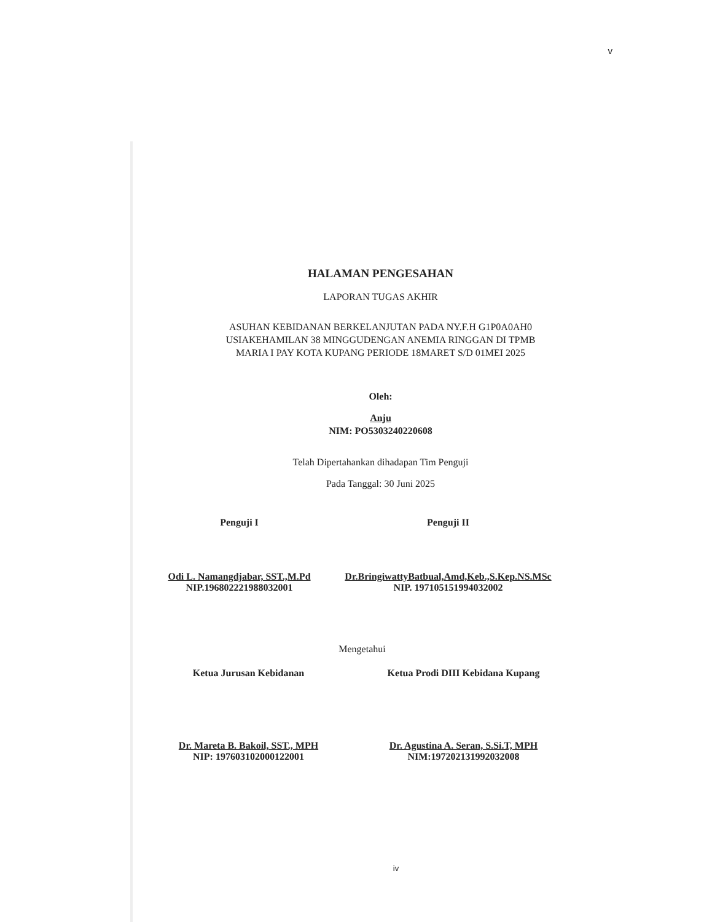v
HALAMAN PENGESAHAN
LAPORAN TUGAS AKHIR
ASUHAN KEBIDANAN BERKELANJUTAN PADA NY.F.H G1P0A0AH0
USIAKEHAMILAN 38 MINGGUDENGAN ANEMIA RINGGAN DI TPMB
MARIA I PAY KOTA KUPANG PERIODE 18MARET S/D 01MEI 2025
Oleh:
Anju
NIM: PO5303240220608
Telah Dipertahankan dihadapan Tim Penguji
Pada Tanggal: 30 Juni 2025
Penguji I
Odi L. Namangdjabar, SST.,M.Pd
NIP.196802221988032001
Penguji II
Dr.BringiwattyBatbual,Amd,Keb.,S.Kep.NS.MSc
NIP. 197105151994032002
Mengetahui
Ketua Jurusan Kebidanan
Dr. Mareta B. Bakoil, SST., MPH
NIP: 197603102000122001
Ketua Prodi DIII Kebidana Kupang
Dr. Agustina A. Seran, S.Si.T, MPH
NIM:197202131992032008
iv